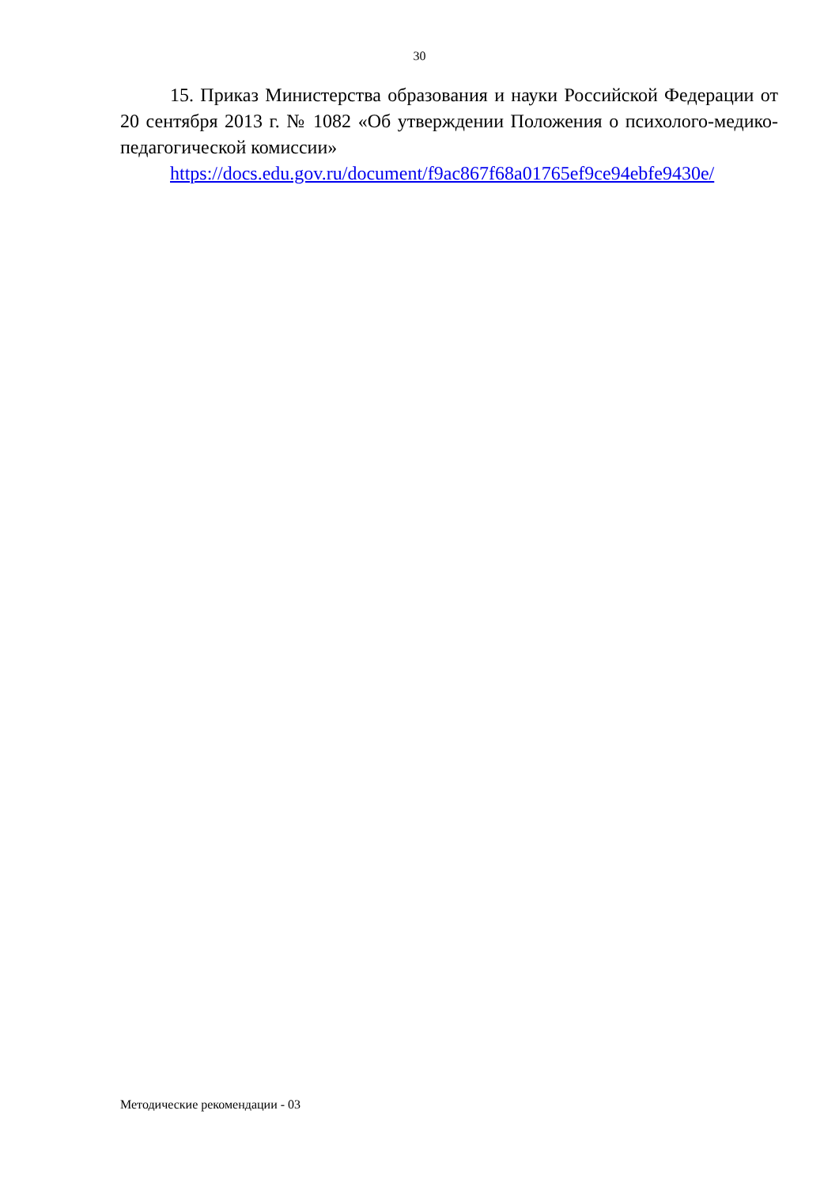30
15. Приказ Министерства образования и науки Российской Федерации от 20 сентября 2013 г. № 1082 «Об утверждении Положения о психолого-медико-педагогической комиссии»
https://docs.edu.gov.ru/document/f9ac867f68a01765ef9ce94ebfe9430e/
Методические рекомендации - 03